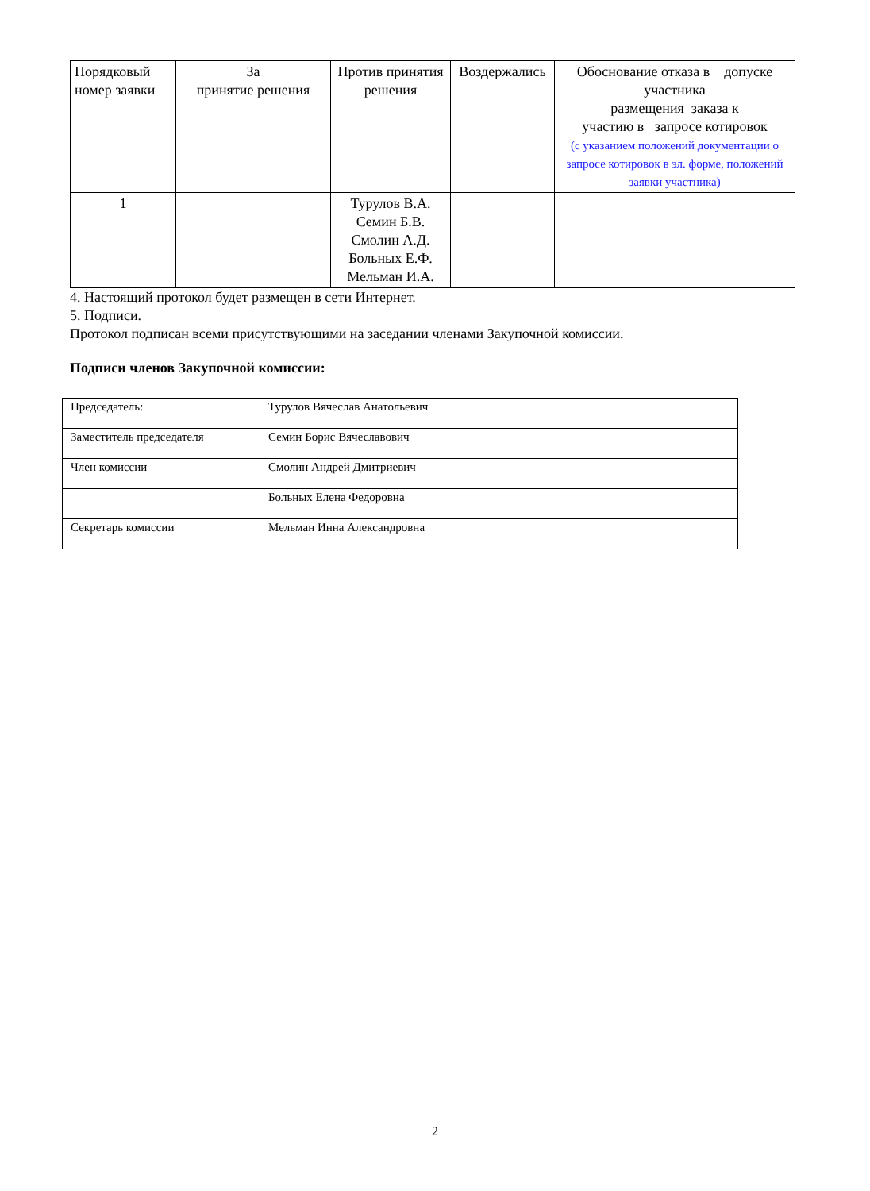| Порядковый номер заявки | За принятие решения | Против принятия решения | Воздержались | Обоснование отказа в допуске участника размещения заказа к участию в запросе котировок (с указанием положений документации о запросе котировок в эл. форме, положений заявки участника) |
| --- | --- | --- | --- | --- |
| 1 | | Турулов В.А. Семин Б.В. Смолин А.Д. Больных Е.Ф. Мельман И.А. | | |
4. Настоящий протокол будет размещен в сети Интернет.
5. Подписи.
Протокол подписан всеми присутствующими на заседании членами Закупочной комиссии.
Подписи членов Закупочной комиссии:
| Председатель: | Турулов Вячеслав Анатольевич | |
| Заместитель председателя | Семин Борис Вячеславович | |
| Член комиссии | Смолин Андрей Дмитриевич | |
| | Больных Елена Федоровна | |
| Секретарь комиссии | Мельман Инна Александровна | |
2